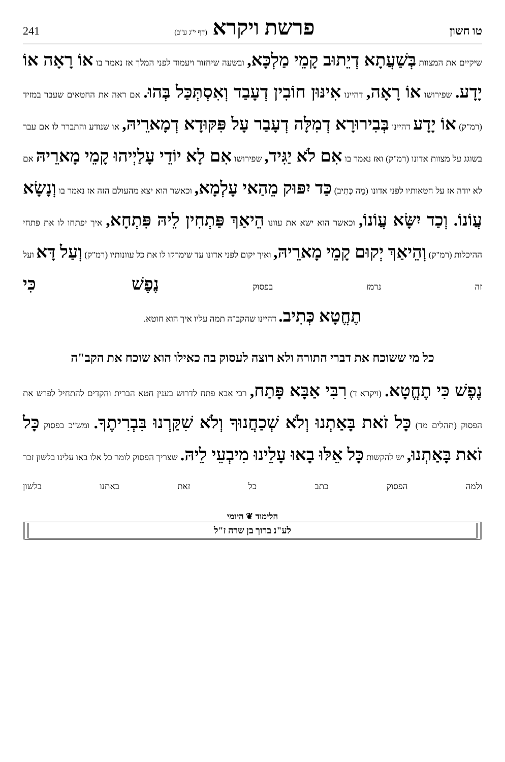טו חשון פרשת ויקרא (דף י"ג ע"ב) 241
שיקיים את המצוות בְּשַׁעֲתָא דְיֵתוּב קָמֵי מַלְכָּא, ובשעה שיחזור ויעמוד לפני המלך אז נאמר בו אוֹ רָאָה אוֹ יָדָע. שפירושו אוֹ רָאָה, דהיינו אִינּוּן חוֹבִין דְעָבַד וְאִסְתְּכַּל בְּהוּ. אם ראה את החטאים שעבר במזיד (רמ"ק) אוֹ יָדָע דהיינו בְּבִירוּרָא דְמִלָּה דְעָבַר עָל פִּקּוּדָא דְמָארֵיהּ, או שנודע והתברר לו אם עבר בשוגג על מצוות אדונו (רמ"ק) ואז נאמר בו אִם לֹא יַגִּיד, שפירושו אִם לָא יוֹדֵי עָלַיְיהוּ קָמֵי מָארֵיהּ אם לא יודה אז על חטאותיו לפני אדונו (מַה כְּתִיב) כַּד יִפּוּק מֵהַאי עָלְמָא, וכאשר הוא יצא מהעולם הזה אז נאמר בו וְנָשָׂא עֲוֹנוֹ. וְכַד יִשָּׂא עֲוֹנוֹ, וכאשר הוא ישא את עוונו הֵיאַךְ פַּתְחִין לֵיהּ פִּתְחָא, איך יפתחו לו את פתחי ההיכלות (רמ"ק) וְהֵיאַךְ יְקוּם קָמֵי מָארֵיהּ, ואיך יקום לפני אדונו עד שימרקו לו את כל עוונותיו (רמ"ק) וְעַל דָּא ועל זה נרמז בפסוק נֶפֶשׁ כִּי
תֶחֱטָא כְּתִיב. דהיינו שהקב"ה תמה עליו איך הוא חוטא.
כל מי ששוכח את דברי התורה ולא רוצה לעסוק בה כאילו הוא שוכח את הקב"ה
נֶפֶשׁ כִּי תֶחֱטָא. (ויקרא ד) רִבִּי אַבָּא פָּתַח, רבי אבא פתח לדרוש בענין חטא הברית והקדים להתחיל לפרש את הפסוק (תהלים מד) כָּל זֹאת בָּאַתְנוּ וְלֹא שְׁכַחֲנוּךָ וְלֹא שִׁקַּרְנוּ בִּבְרִיתֶךָ. ומש"כ בפסוק כָּל זֹאת בָּאַתְנוּ, יש להקשות כָּל אֵלּוּ בָאוּ עָלֵינוּ מִיבְעֵי לֵיהּ. שצריך הפסוק לומר כל אלו באו עלינו בלשון זכר ולמה הפסוק כתב כל זאת באתנו בלשון
הלימוד ❦ היומי
לע"נ ברוך בן שרה ז"ל